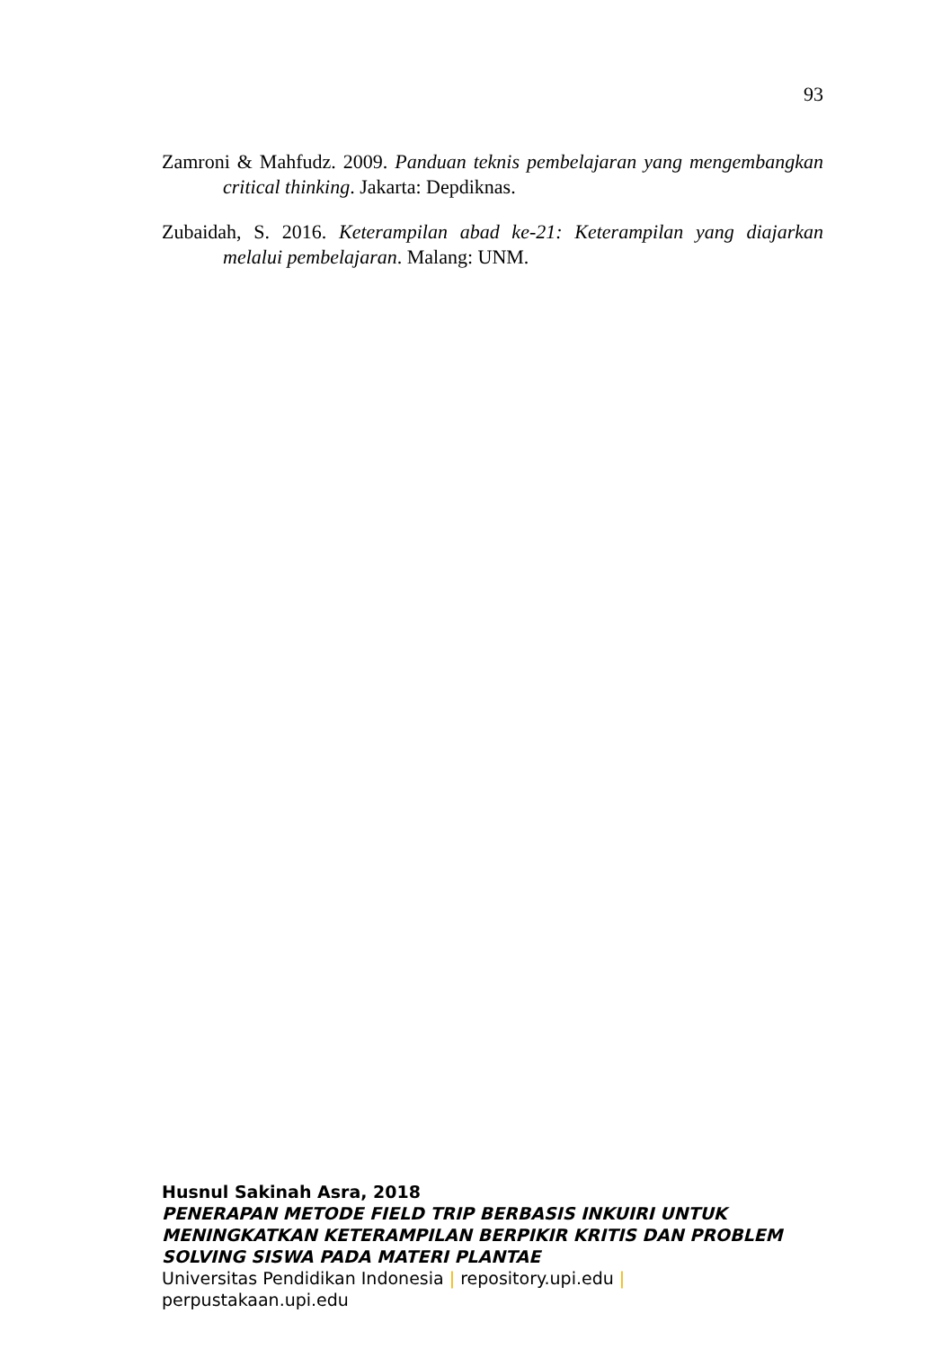93
Zamroni & Mahfudz. 2009. Panduan teknis pembelajaran yang mengembangkan critical thinking. Jakarta: Depdiknas.
Zubaidah, S. 2016. Keterampilan abad ke-21: Keterampilan yang diajarkan melalui pembelajaran. Malang: UNM.
Husnul Sakinah Asra, 2018
PENERAPAN METODE FIELD TRIP BERBASIS INKUIRI UNTUK MENINGKATKAN KETERAMPILAN BERPIKIR KRITIS DAN PROBLEM SOLVING SISWA PADA MATERI PLANTAE
Universitas Pendidikan Indonesia | repository.upi.edu |
perpustakaan.upi.edu